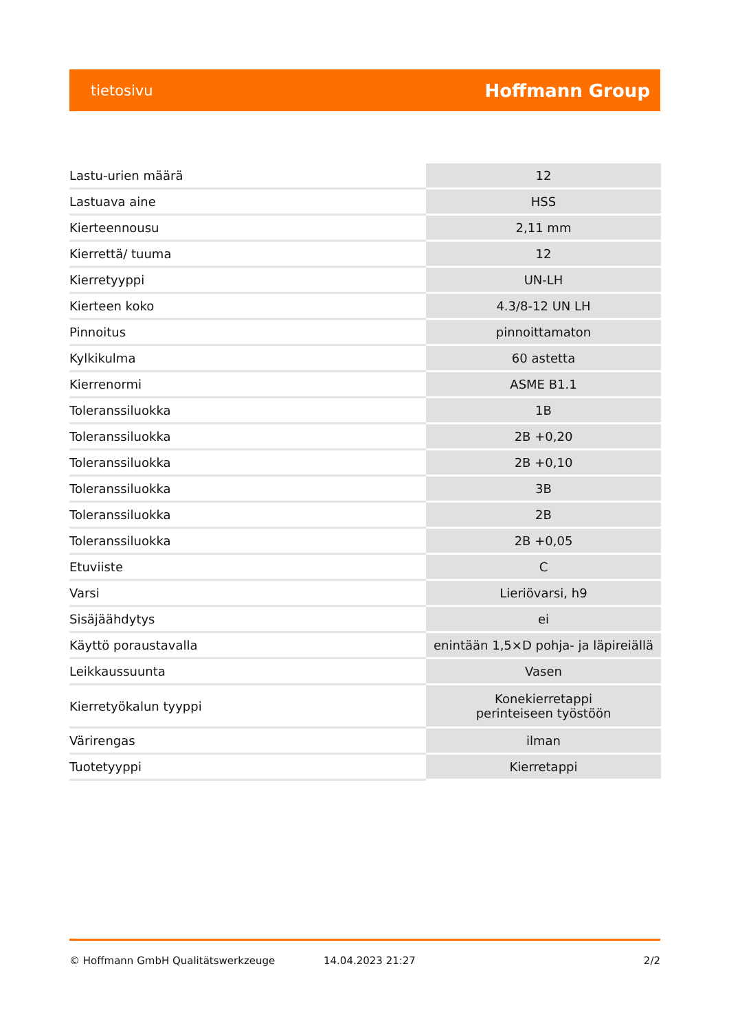tietosivu Hoffmann Group
| Lastu-urien määrä | 12 |
| Lastuava aine | HSS |
| Kierteennousu | 2,11 mm |
| Kierrettä/ tuuma | 12 |
| Kierretyyppi | UN-LH |
| Kierteen koko | 4.3/8-12 UN LH |
| Pinnoitus | pinnoittamaton |
| Kylkikulma | 60 astetta |
| Kierrenormi | ASME B1.1 |
| Toleranssiluokka | 1B |
| Toleranssiluokka | 2B +0,20 |
| Toleranssiluokka | 2B +0,10 |
| Toleranssiluokka | 3B |
| Toleranssiluokka | 2B |
| Toleranssiluokka | 2B +0,05 |
| Etuviiste | C |
| Varsi | Lieriövarsi, h9 |
| Sisäjäähdytys | ei |
| Käyttö poraustavalla | enintään 1,5×D pohja- ja läpireiällä |
| Leikkaussuunta | Vasen |
| Kierretyökalun tyyppi | Konekierretappi perinteiseen työstöön |
| Värirengas | ilman |
| Tuotetyyppi | Kierretappi |
© Hoffmann GmbH Qualitätswerkzeuge 14.04.2023 21:27 2/2